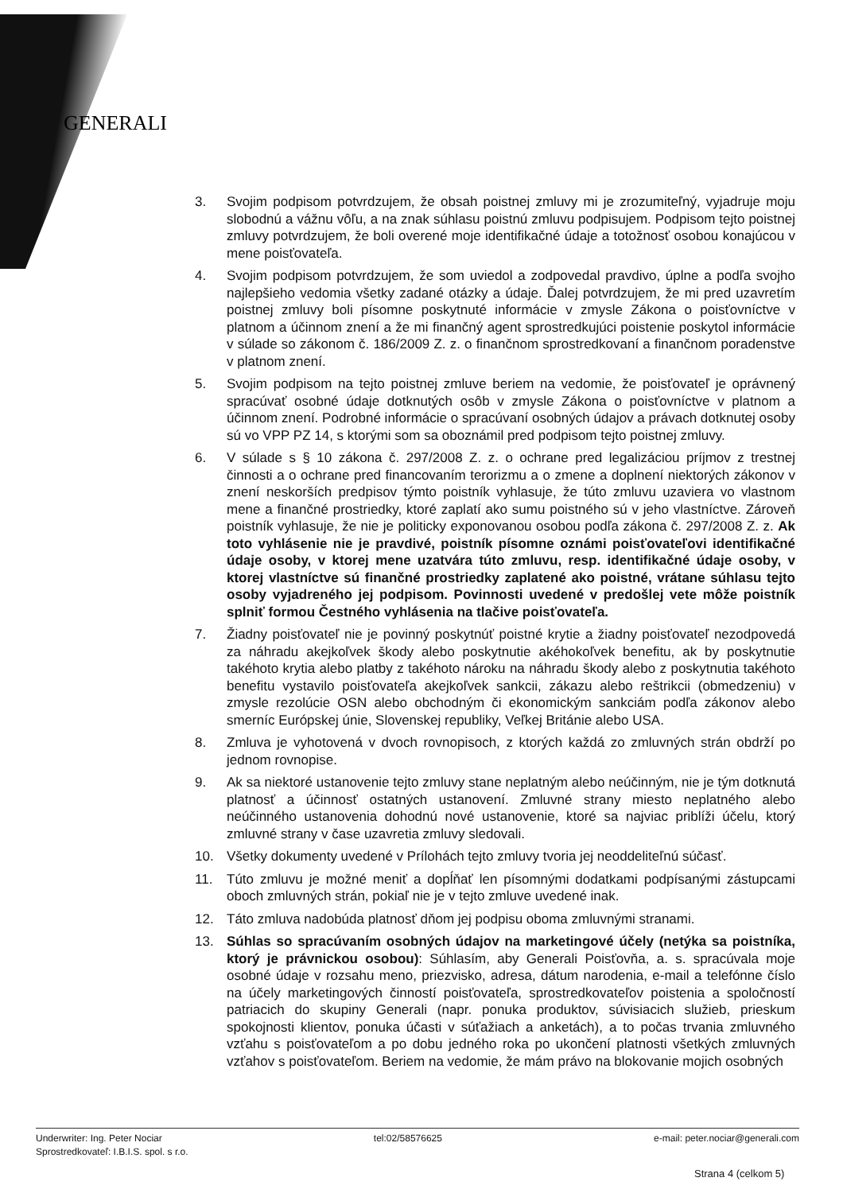GENERALI
3. Svojim podpisom potvrdzujem, že obsah poistnej zmluvy mi je zrozumiteľný, vyjadruje moju slobodnú a vážnu vôľu, a na znak súhlasu poistnú zmluvu podpisujem. Podpisom tejto poistnej zmluvy potvrdzujem, že boli overené moje identifikačné údaje a totožnosť osobou konajúcou v mene poisťovateľa.
4. Svojim podpisom potvrdzujem, že som uviedol a zodpovedal pravdivo, úplne a podľa svojho najlepšieho vedomia všetky zadané otázky a údaje. Ďalej potvrdzujem, že mi pred uzavretím poistnej zmluvy boli písomne poskytnuté informácie v zmysle Zákona o poisťovníctve v platnom a účinnom znení a že mi finančný agent sprostredkujúci poistenie poskytol informácie v súlade so zákonom č. 186/2009 Z. z. o finančnom sprostredkovaní a finančnom poradenstve v platnom znení.
5. Svojim podpisom na tejto poistnej zmluve beriem na vedomie, že poisťovateľ je oprávnený spracúvať osobné údaje dotknutých osôb v zmysle Zákona o poisťovníctve v platnom a účinnom znení. Podrobné informácie o spracúvaní osobných údajov a právach dotknutej osoby sú vo VPP PZ 14, s ktorými som sa oboznámil pred podpisom tejto poistnej zmluvy.
6. V súlade s § 10 zákona č. 297/2008 Z. z. o ochrane pred legalizáciou príjmov z trestnej činnosti a o ochrane pred financovaním terorizmu a o zmene a doplnení niektorých zákonov v znení neskorších predpisov týmto poistník vyhlasuje, že túto zmluvu uzaviera vo vlastnom mene a finančné prostriedky, ktoré zaplatí ako sumu poistného sú v jeho vlastníctve. Zároveň poistník vyhlasuje, že nie je politicky exponovanou osobou podľa zákona č. 297/2008 Z. z. Ak toto vyhlásenie nie je pravdivé, poistník písomne oznámi poisťovateľovi identifikačné údaje osoby, v ktorej mene uzatvára túto zmluvu, resp. identifikačné údaje osoby, v ktorej vlastníctve sú finančné prostriedky zaplatené ako poistné, vrátane súhlasu tejto osoby vyjadreného jej podpisom. Povinnosti uvedené v predošlej vete môže poistník splniť formou Čestného vyhlásenia na tlačive poisťovateľa.
7. Žiadny poisťovateľ nie je povinný poskytnúť poistné krytie a žiadny poisťovateľ nezodpovedá za náhradu akejkoľvek škody alebo poskytnutie akéhokoľvek benefitu, ak by poskytnutie takéhoto krytia alebo platby z takéhoto nároku na náhradu škody alebo z poskytnutia takéhoto benefitu vystavilo poisťovateľa akejkoľvek sankcii, zákazu alebo reštrikcii (obmedzeniu) v zmysle rezolúcie OSN alebo obchodným či ekonomickým sankciám podľa zákonov alebo smerníc Európskej únie, Slovenskej republiky, Veľkej Británie alebo USA.
8. Zmluva je vyhotovená v dvoch rovnopisoch, z ktorých každá zo zmluvných strán obdrží po jednom rovnopise.
9. Ak sa niektoré ustanovenie tejto zmluvy stane neplatným alebo neúčinným, nie je tým dotknutá platnosť a účinnosť ostatných ustanovení. Zmluvné strany miesto neplatného alebo neúčinného ustanovenia dohodnú nové ustanovenie, ktoré sa najviac priblíži účelu, ktorý zmluvné strany v čase uzavretia zmluvy sledovali.
10. Všetky dokumenty uvedené v Prílohách tejto zmluvy tvoria jej neoddeliteľnú súčasť.
11. Túto zmluvu je možné meniť a dopĺňať len písomnými dodatkami podpísanými zástupcami oboch zmluvných strán, pokiaľ nie je v tejto zmluve uvedené inak.
12. Táto zmluva nadobúda platnosť dňom jej podpisu oboma zmluvnými stranami.
13. Súhlas so spracúvaním osobných údajov na marketingové účely (netýka sa poistníka, ktorý je právnickou osobou): Súhlasím, aby Generali Poisťovňa, a. s. spracúvala moje osobné údaje v rozsahu meno, priezvisko, adresa, dátum narodenia, e-mail a telefónne číslo na účely marketingových činností poisťovateľa, sprostredkovateľov poistenia a spoločností patriacich do skupiny Generali (napr. ponuka produktov, súvisiacich služieb, prieskum spokojnosti klientov, ponuka účasti v súťažiach a anketách), a to počas trvania zmluvného vzťahu s poisťovateľom a po dobu jedného roka po ukončení platnosti všetkých zmluvných vzťahov s poisťovateľom. Beriem na vedomie, že mám právo na blokovanie mojich osobných
Underwriter: Ing. Peter Nociar tel:02/58576625 e-mail: peter.nociar@generali.com
Sprostredkovateľ: I.B.I.S. spol. s r.o.
Strana 4 (celkom 5)